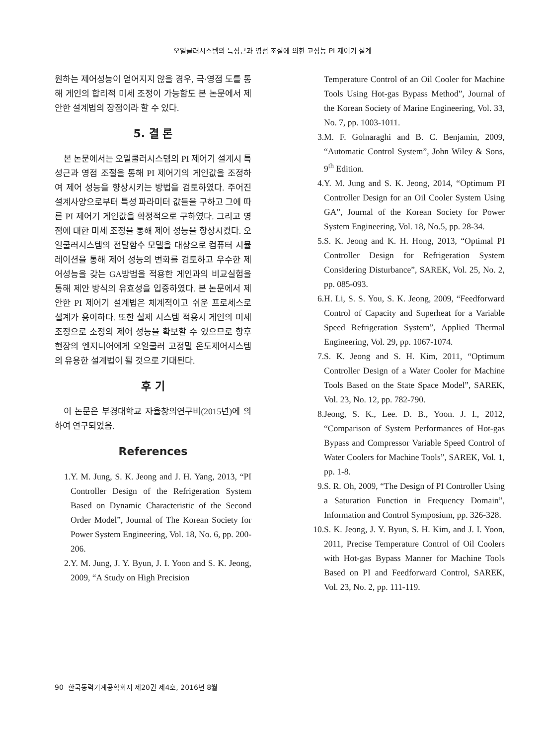오일쿨러시스템의 특성근과 영점 조절에 의한 고성능 PI 제어기 설계
원하는 제어성능이 얻어지지 않을 경우, 극·영점 도를 통해 게인의 합리적 미세 조정이 가능함도 본 논문에서 제안한 설계법의 장점이라 할 수 있다.
5. 결 론
본 논문에서는 오일쿨러시스템의 PI 제어기 설계시 특성근과 영점 조절을 통해 PI 제어기의 게인값을 조정하여 제어 성능을 향상시키는 방법을 검토하였다. 주어진 설계사양으로부터 특성 파라미터 값들을 구하고 그에 따른 PI 제어기 게인값을 확정적으로 구하였다. 그리고 영점에 대한 미세 조정을 통해 제어 성능을 향상시켰다. 오일쿨러시스템의 전달함수 모델을 대상으로 컴퓨터 시뮬레이션을 통해 제어 성능의 변화를 검토하고 우수한 제어성능을 갖는 GA방법을 적용한 게인과의 비교실험을 통해 제안 방식의 유효성을 입증하였다. 본 논문에서 제안한 PI 제어기 설계법은 체계적이고 쉬운 프로세스로 설계가 용이하다. 또한 실제 시스템 적용시 게인의 미세 조정으로 소정의 제어 성능을 확보할 수 있으므로 향후 현장의 엔지니어에게 오일쿨러 고정밀 온도제어시스템의 유용한 설계법이 될 것으로 기대된다.
후 기
이 논문은 부경대학교 자율창의연구비(2015년)에 의하여 연구되었음.
References
1. Y. M. Jung, S. K. Jeong and J. H. Yang, 2013, “PI Controller Design of the Refrigeration System Based on Dynamic Characteristic of the Second Order Model”, Journal of The Korean Society for Power System Engineering, Vol. 18, No. 6, pp. 200-206.
2. Y. M. Jung, J. Y. Byun, J. I. Yoon and S. K. Jeong, 2009, “A Study on High Precision
Temperature Control of an Oil Cooler for Machine Tools Using Hot-gas Bypass Method”, Journal of the Korean Society of Marine Engineering, Vol. 33, No. 7, pp. 1003-1011.
3. M. F. Golnaraghi and B. C. Benjamin, 2009, “Automatic Control System”, John Wiley & Sons, 9<sup>th</sup> Edition.
4. Y. M. Jung and S. K. Jeong, 2014, “Optimum PI Controller Design for an Oil Cooler System Using GA”, Journal of the Korean Society for Power System Engineering, Vol. 18, No.5, pp. 28-34.
5. S. K. Jeong and K. H. Hong, 2013, “Optimal PI Controller Design for Refrigeration System Considering Disturbance”, SAREK, Vol. 25, No. 2, pp. 085-093.
6. H. Li, S. S. You, S. K. Jeong, 2009, “Feedforward Control of Capacity and Superheat for a Variable Speed Refrigeration System”, Applied Thermal Engineering, Vol. 29, pp. 1067-1074.
7. S. K. Jeong and S. H. Kim, 2011, “Optimum Controller Design of a Water Cooler for Machine Tools Based on the State Space Model”, SAREK, Vol. 23, No. 12, pp. 782-790.
8. Jeong, S. K., Lee. D. B., Yoon. J. I., 2012, “Comparison of System Performances of Hot-gas Bypass and Compressor Variable Speed Control of Water Coolers for Machine Tools”, SAREK, Vol. 1, pp. 1-8.
9. S. R. Oh, 2009, “The Design of PI Controller Using a Saturation Function in Frequency Domain”, Information and Control Symposium, pp. 326-328.
10. S. K. Jeong, J. Y. Byun, S. H. Kim, and J. I. Yoon, 2011, Precise Temperature Control of Oil Coolers with Hot-gas Bypass Manner for Machine Tools Based on PI and Feedforward Control, SAREK, Vol. 23, No. 2, pp. 111-119.
90 한국동력기계공학회지 제20권 제4호, 2016년 8월